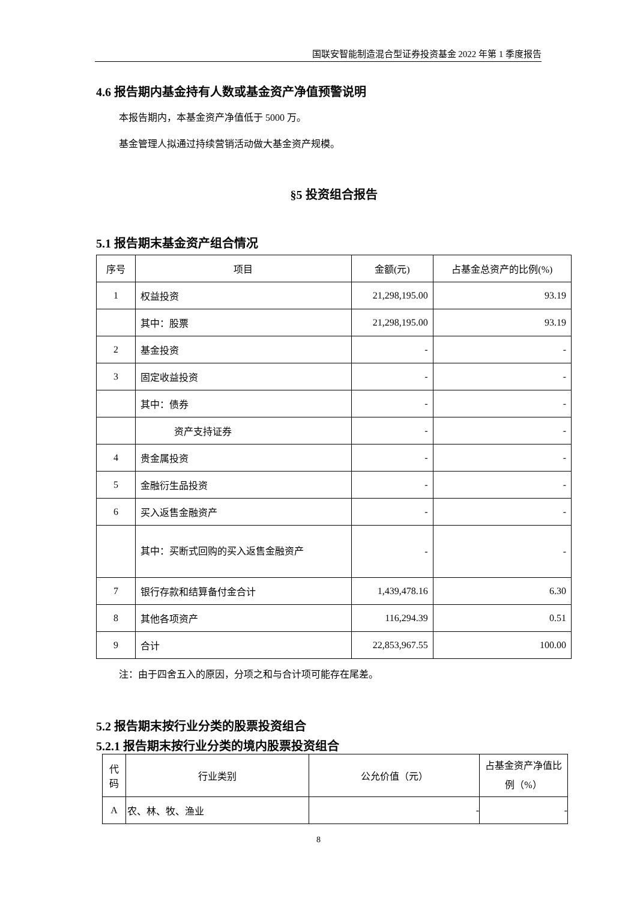国联安智能制造混合型证券投资基金 2022 年第 1 季度报告
4.6 报告期内基金持有人数或基金资产净值预警说明
本报告期内，本基金资产净值低于 5000 万。
基金管理人拟通过持续营销活动做大基金资产规模。
§5 投资组合报告
5.1 报告期末基金资产组合情况
| 序号 | 项目 | 金额(元) | 占基金总资产的比例(%) |
| --- | --- | --- | --- |
| 1 | 权益投资 | 21,298,195.00 | 93.19 |
| | 其中：股票 | 21,298,195.00 | 93.19 |
| 2 | 基金投资 | - | - |
| 3 | 固定收益投资 | - | - |
| | 其中：债券 | - | - |
| | 资产支持证券 | - | - |
| 4 | 贵金属投资 | - | - |
| 5 | 金融衍生品投资 | - | - |
| 6 | 买入返售金融资产 | - | - |
| | 其中：买断式回购的买入返售金融资产 | - | - |
| 7 | 银行存款和结算备付金合计 | 1,439,478.16 | 6.30 |
| 8 | 其他各项资产 | 116,294.39 | 0.51 |
| 9 | 合计 | 22,853,967.55 | 100.00 |
注：由于四舍五入的原因，分项之和与合计项可能存在尾差。
5.2 报告期末按行业分类的股票投资组合
5.2.1 报告期末按行业分类的境内股票投资组合
| 代码 | 行业类别 | 公允价值（元） | 占基金资产净值比例（%） |
| --- | --- | --- | --- |
| A | 农、林、牧、渔业 | - | - |
8